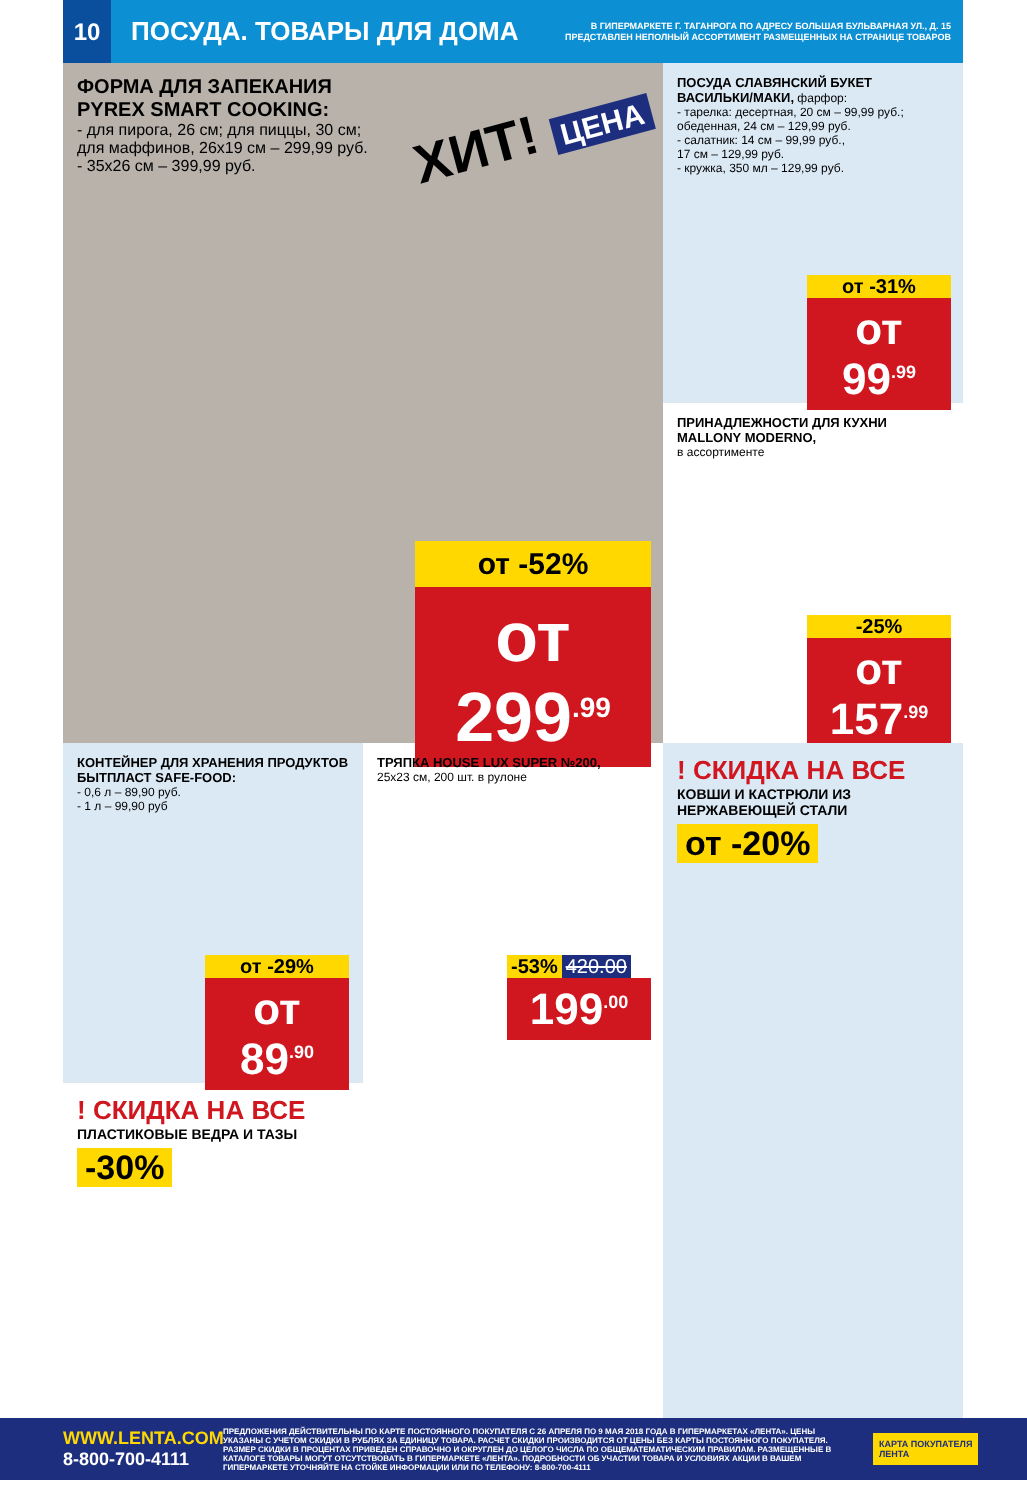10
ПОСУДА. ТОВАРЫ ДЛЯ ДОМА
В ГИПЕРМАРКЕТЕ Г. ТАГАНРОГА ПО АДРЕСУ БОЛЬШАЯ БУЛЬВАРНАЯ УЛ., Д. 15
ПРЕДСТАВЛЕН НЕПОЛНЫЙ АССОРТИМЕНТ РАЗМЕЩЕННЫХ НА СТРАНИЦЕ ТОВАРОВ
ФОРМА ДЛЯ ЗАПЕКАНИЯ
PYREX SMART COOKING:
- для пирога, 26 см; для пиццы, 30 см;
для маффинов, 26х19 см – 299,99 руб.
- 35х26 см – 399,99 руб.
ХИТ! ЦЕНА
от -52%
от 299<sup>.99</sup>
ПОСУДА СЛАВЯНСКИЙ БУКЕТ ВАСИЛЬКИ/МАКИ, фарфор:
- тарелка: десертная, 20 см – 99,99 руб.;
обеденная, 24 см – 129,99 руб.
- салатник: 14 см – 99,99 руб.,
17 см – 129,99 руб.
- кружка, 350 мл – 129,99 руб.
от -31%
от 99<sup>.99</sup>
ПРИНАДЛЕЖНОСТИ ДЛЯ КУХНИ MALLONY MODERNO,
в ассортименте
-25%
от 157<sup>.99</sup>
КОНТЕЙНЕР ДЛЯ ХРАНЕНИЯ ПРОДУКТОВ БЫТПЛАСТ SAFE-FOOD:
- 0,6 л – 89,90 руб.
- 1 л – 99,90 руб
от -29%
от 89<sup>.90</sup>
ТРЯПКА HOUSE LUX SUPER №200,
25х23 см, 200 шт. в рулоне
-53% 420.00
199<sup>.00</sup>
! СКИДКА НА ВСЕ
КОВШИ И КАСТРЮЛИ ИЗ НЕРЖАВЕЮЩЕЙ СТАЛИ
от -20%
! СКИДКА НА ВСЕ
ПЛАСТИКОВЫЕ ВЕДРА И ТАЗЫ
-30%
WWW.LENTA.COM
8-800-700-4111
ПРЕДЛОЖЕНИЯ ДЕЙСТВИТЕЛЬНЫ ПО КАРТЕ ПОСТОЯННОГО ПОКУПАТЕЛЯ С 26 АПРЕЛЯ ПО 9 МАЯ 2018 ГОДА В ГИПЕРМАРКЕТАХ «ЛЕНТА». ЦЕНЫ УКАЗАНЫ С УЧЕТОМ СКИДКИ В РУБЛЯХ ЗА ЕДИНИЦУ ТОВАРА. РАСЧЕТ СКИДКИ ПРОИЗВОДИТСЯ ОТ ЦЕНЫ БЕЗ КАРТЫ ПОСТОЯННОГО ПОКУПАТЕЛЯ. РАЗМЕР СКИДКИ В ПРОЦЕНТАХ ПРИВЕДЕН СПРАВОЧНО И ОКРУГЛЕН ДО ЦЕЛОГО ЧИСЛА ПО ОБЩЕМАТЕМАТИЧЕСКИМ ПРАВИЛАМ. РАЗМЕЩЕННЫЕ В КАТАЛОГЕ ТОВАРЫ МОГУТ ОТСУТСТВОВАТЬ В ГИПЕРМАРКЕТЕ «ЛЕНТА». ПОДРОБНОСТИ ОБ УЧАСТИИ ТОВАРА И УСЛОВИЯХ АКЦИИ В ВАШЕМ ГИПЕРМАРКЕТЕ УТОЧНЯЙТЕ НА СТОЙКЕ ИНФОРМАЦИИ ИЛИ ПО ТЕЛЕФОНУ: 8-800-700-4111
КАРТА ПОКУПАТЕЛЯ
ЛЕНТА